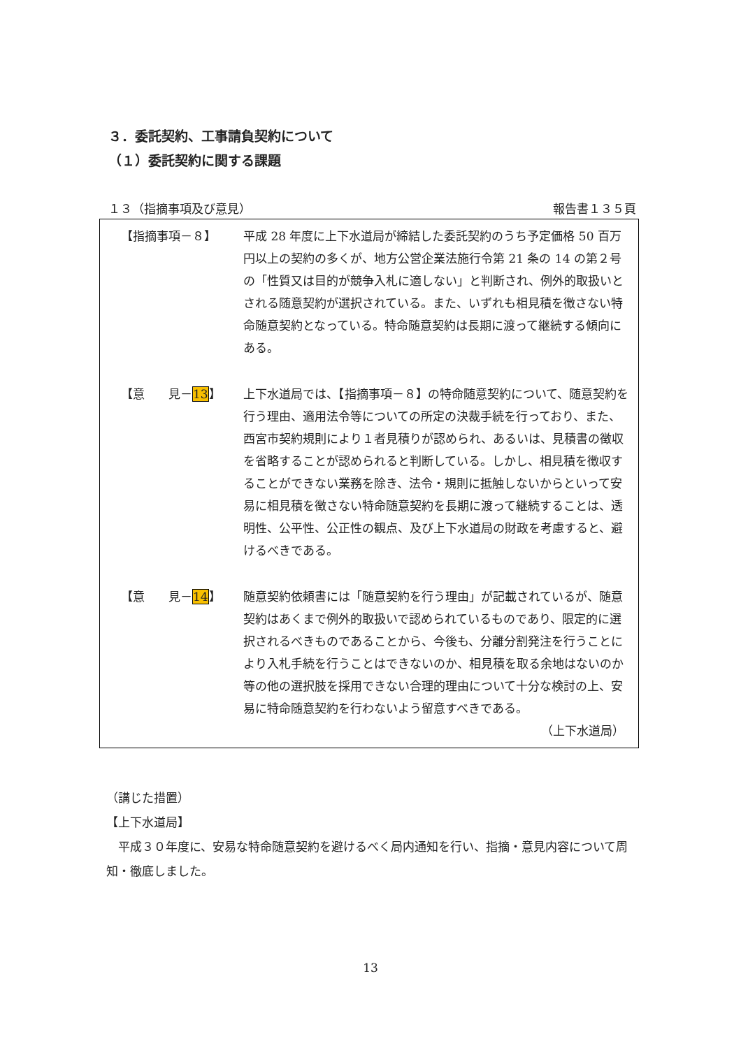３．委託契約、工事請負契約について
（１）委託契約に関する課題
１３（指摘事項及び意見） 報告書１３５頁
【指摘事項－８】 平成 28 年度に上下水道局が締結した委託契約のうち予定価格 50 百万円以上の契約の多くが、地方公営企業法施行令第 21 条の 14 の第２号の「性質又は目的が競争入札に適しない」と判断され、例外的取扱いとされる随意契約が選択されている。また、いずれも相見積を徴さない特命随意契約となっている。特命随意契約は長期に渡って継続する傾向にある。
【意　　見－13】 上下水道局では、【指摘事項－８】の特命随意契約について、随意契約を行う理由、適用法令等についての所定の決裁手続を行っており、また、西宮市契約規則により１者見積りが認められ、あるいは、見積書の徴収を省略することが認められると判断している。しかし、相見積を徴収することができない業務を除き、法令・規則に抵触しないからといって安易に相見積を徴さない特命随意契約を長期に渡って継続することは、透明性、公平性、公正性の観点、及び上下水道局の財政を考慮すると、避けるべきである。
【意　　見－14】 随意契約依頼書には「随意契約を行う理由」が記載されているが、随意契約はあくまで例外的取扱いで認められているものであり、限定的に選択されるべきものであることから、今後も、分離分割発注を行うことにより入札手続を行うことはできないのか、相見積を取る余地はないのか等の他の選択肢を採用できない合理的理由について十分な検討の上、安易に特命随意契約を行わないよう留意すべきである。
（上下水道局）
（講じた措置）
【上下水道局】
　平成３０年度に、安易な特命随意契約を避けるべく局内通知を行い、指摘・意見内容について周知・徹底しました。
13